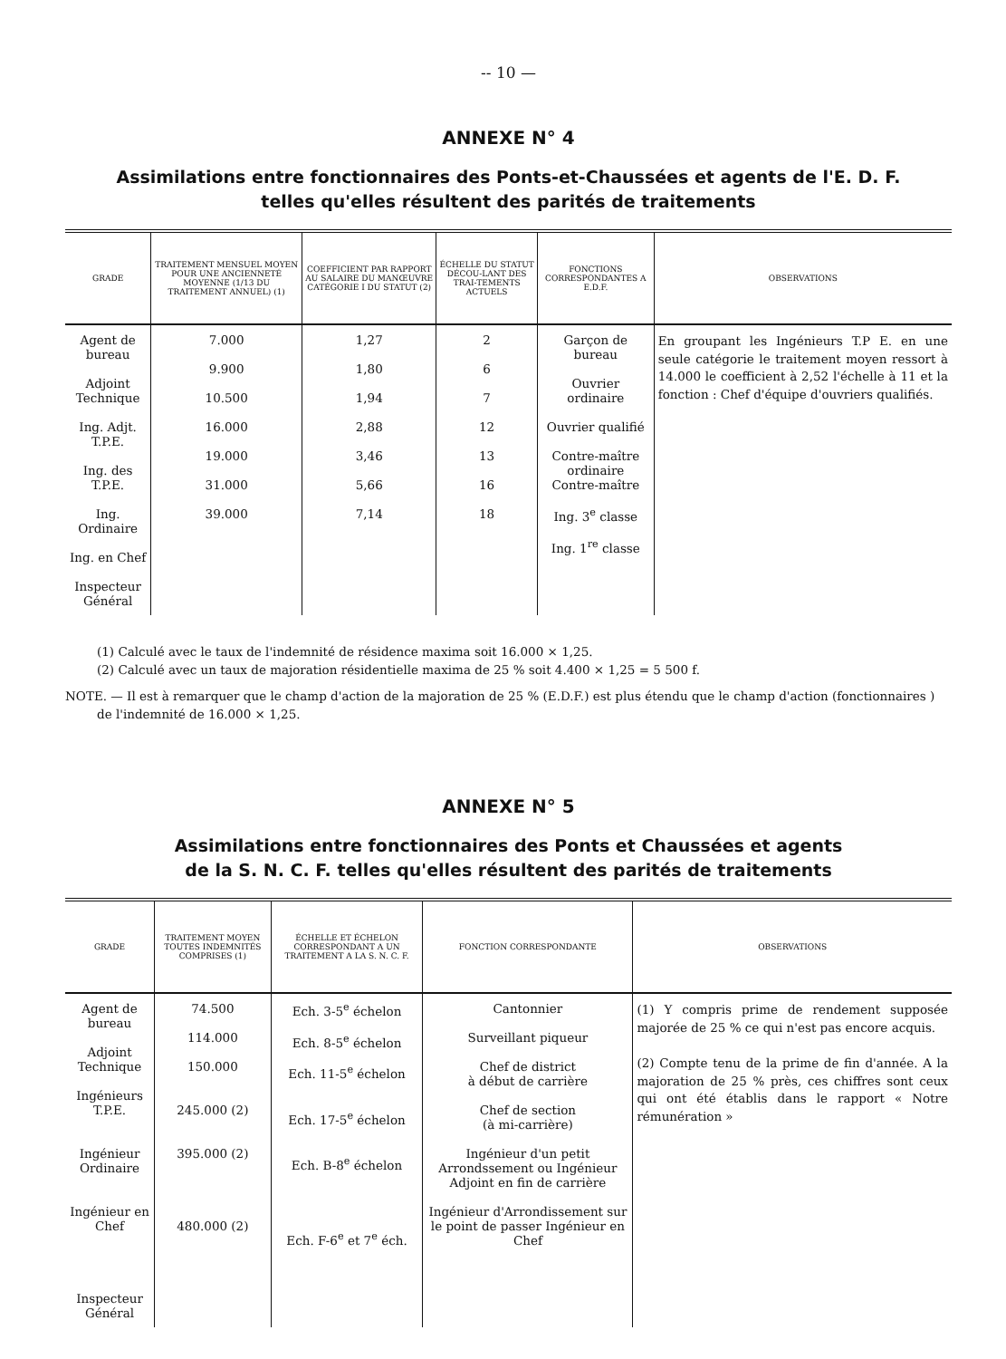-- 10 —
ANNEXE N° 4
Assimilations entre fonctionnaires des Ponts-et-Chaussées et agents de l'E. D. F.
telles qu'elles résultent des parités de traitements
| GRADE | TRAITEMENT MENSUEL MOYEN POUR UNE ANCIENNETÉ MOYENNE (1/13 DU TRAITEMENT ANNUEL) (1) | COEFFICIENT PAR RAPPORT AU SALAIRE DU MANŒUVRE CATÉGORIE I DU STATUT (2) | ÉCHELLE DU STATUT DÉCOU-LANT DES TRAI-TEMENTS ACTUELS | FONCTIONS CORRESPONDANTES A E.D.F. | OBSERVATIONS |
| --- | --- | --- | --- | --- | --- |
| Agent de bureau Adjoint Technique Ing. Adjt. T.P.E. Ing. des T.P.E. Ing. Ordinaire Ing. en Chef Inspecteur Général | 7.000 9.900 10.500 16.000 19.000 31.000 39.000 | 1,27 1,80 1,94 2,88 3,46 5,66 7,14 | 2 6 7 12 13 16 18 | Garçon de bureau Ouvrier ordinaire Ouvrier qualifié Contre-maître ordinaire Contre-maître Ing. 3<sup>e</sup> classe Ing. 1<sup>re</sup> classe | En groupant les Ingénieurs T.P E. en une seule catégorie le traitement moyen ressort à 14.000 le coefficient à 2,52 l'échelle à 11 et la fonction : Chef d'équipe d'ouvriers qualifiés. |
(1) Calculé avec le taux de l'indemnité de résidence maxima soit 16.000 × 1,25.
(2) Calculé avec un taux de majoration résidentielle maxima de 25 % soit 4.400 × 1,25 = 5 500 f.
NOTE. — Il est à remarquer que le champ d'action de la majoration de 25 % (E.D.F.) est plus étendu que le champ d'action (fonctionnaires ) de l'indemnité de 16.000 × 1,25.
ANNEXE N° 5
Assimilations entre fonctionnaires des Ponts et Chaussées et agents
de la S. N. C. F. telles qu'elles résultent des parités de traitements
| GRADE | TRAITEMENT MOYEN TOUTES INDEMNITÉS COMPRISES (1) | ÉCHELLE ET ÉCHELON CORRESPONDANT A UN TRAITEMENT A LA S. N. C. F. | FONCTION CORRESPONDANTE | OBSERVATIONS |
| --- | --- | --- | --- | --- |
| Agent de bureau Adjoint Technique Ingénieurs T.P.E. Ingénieur Ordinaire Ingénieur en Chef Inspecteur Général | 74.500 114.000 150.000 245.000 (2) 395.000 (2) 480.000 (2) | Ech. 3-5<sup>e</sup> échelon Ech. 8-5<sup>e</sup> échelon Ech. 11-5<sup>e</sup> échelon Ech. 17-5<sup>e</sup> échelon Ech. B-8<sup>e</sup> échelon Ech. F-6<sup>e</sup> et 7<sup>e</sup> éch. | Cantonnier Surveillant piqueur Chef de district à début de carrière Chef de section (à mi-carrière) Ingénieur d'un petit Arrondssement ou Ingénieur Adjoint en fin de carrière Ingénieur d'Arrondissement sur le point de passer Ingénieur en Chef | (1) Y compris prime de rendement supposée majorée de 25 % ce qui n'est pas encore acquis. (2) Compte tenu de la prime de fin d'année. A la majoration de 25 % près, ces chiffres sont ceux qui ont été établis dans le rapport « Notre rémunération » |